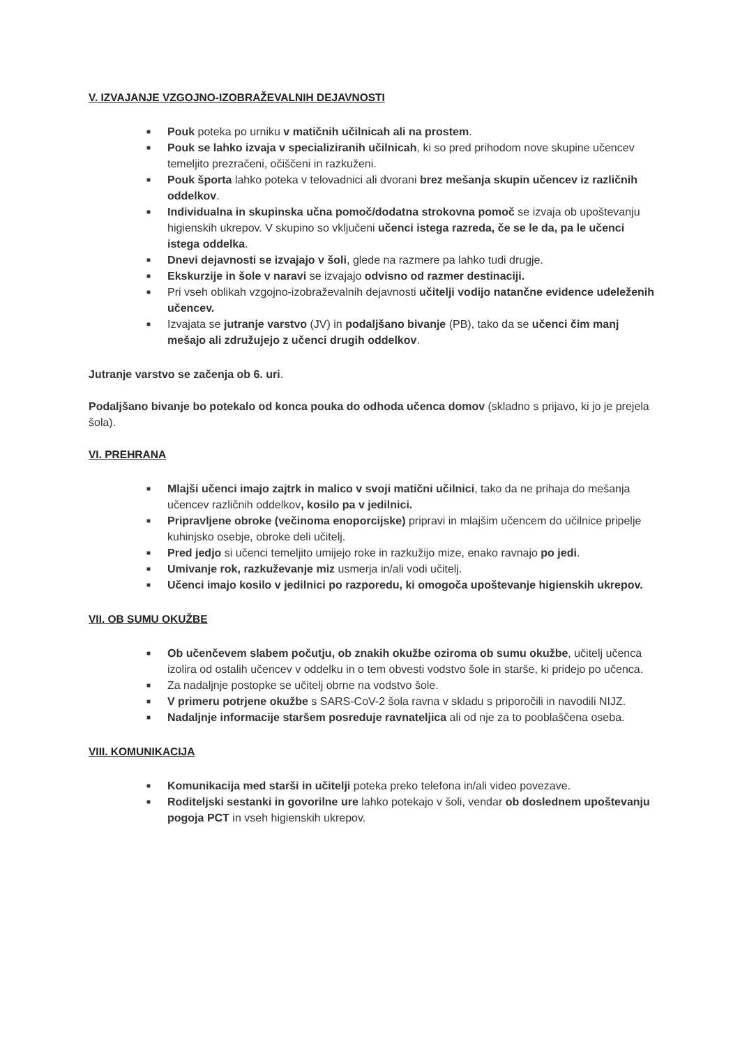V. IZVAJANJE VZGOJNO-IZOBRAŽEVALNIH DEJAVNOSTI
■ Pouk poteka po urniku v matičnih učilnicah ali na prostem.
■ Pouk se lahko izvaja v specializiranih učilnicah, ki so pred prihodom nove skupine učencev temeljito prezračeni, očiščeni in razkuženi.
■ Pouk športa lahko poteka v telovadnici ali dvorani brez mešanja skupin učencev iz različnih oddelkov.
■ Individualna in skupinska učna pomoč/dodatna strokovna pomoč se izvaja ob upoštevanju higienskih ukrepov. V skupino so vključeni učenci istega razreda, če se le da, pa le učenci istega oddelka.
■ Dnevi dejavnosti se izvajajo v šoli, glede na razmere pa lahko tudi drugje.
■ Ekskurzije in šole v naravi se izvajajo odvisno od razmer destinaciji.
■ Pri vseh oblikah vzgojno-izobraževalnih dejavnosti učitelji vodijo natančne evidence udeleženih učencev.
■ Izvajata se jutranje varstvo (JV) in podaljšano bivanje (PB), tako da se učenci čim manj mešajo ali združujejo z učenci drugih oddelkov.
Jutranje varstvo se začenja ob 6. uri.
Podaljšano bivanje bo potekalo od konca pouka do odhoda učenca domov (skladno s prijavo, ki jo je prejela šola).
VI. PREHRANA
■ Mlajši učenci imajo zajtrk in malico v svoji matični učilnici, tako da ne prihaja do mešanja učencev različnih oddelkov, kosilo pa v jedilnici.
■ Pripravljene obroke (večinoma enoporcijske) pripravi in mlajšim učencem do učilnice pripelje kuhinjsko osebje, obroke deli učitelj.
■ Pred jedjo si učenci temeljito umijejo roke in razkužijo mize, enako ravnajo po jedi.
■ Umivanje rok, razkuževanje miz usmerja in/ali vodi učitelj.
■ Učenci imajo kosilo v jedilnici po razporedu, ki omogoča upoštevanje higienskih ukrepov.
VII. OB SUMU OKUŽBE
■ Ob učenčevem slabem počutju, ob znakih okužbe oziroma ob sumu okužbe, učitelj učenca izolira od ostalih učencev v oddelku in o tem obvesti vodstvo šole in starše, ki pridejo po učenca.
■ Za nadaljnje postopke se učitelj obrne na vodstvo šole.
■ V primeru potrjene okužbe s SARS-CoV-2 šola ravna v skladu s priporočili in navodili NIJZ.
■ Nadaljnje informacije staršem posreduje ravnateljica ali od nje za to pooblaščena oseba.
VIII. KOMUNIKACIJA
■ Komunikacija med starši in učitelji poteka preko telefona in/ali video povezave.
■ Roditeljski sestanki in govorilne ure lahko potekajo v šoli, vendar ob doslednem upoštevanju pogoja PCT in vseh higienskih ukrepov.